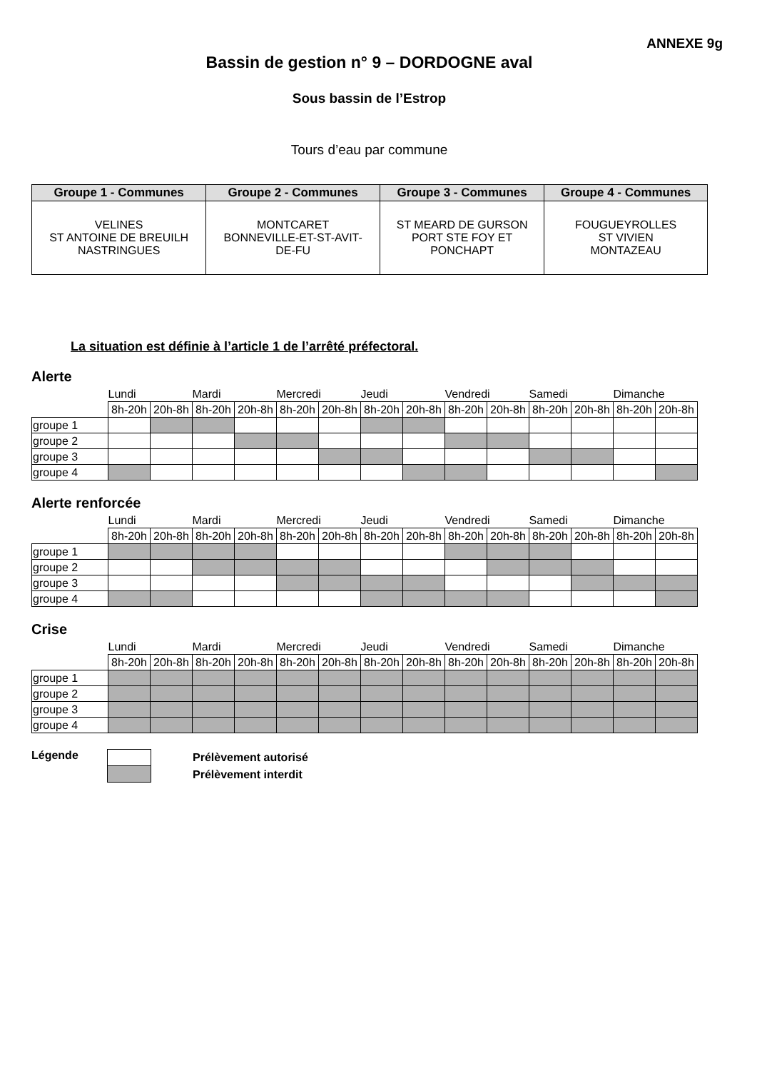ANNEXE 9g
Bassin de gestion n° 9 – DORDOGNE aval
Sous bassin de l’Estrop
Tours d’eau par commune
| Groupe 1 - Communes | Groupe 2 - Communes | Groupe 3 - Communes | Groupe 4 - Communes |
| --- | --- | --- | --- |
| VELINES ST ANTOINE DE BREUILH NASTRINGUES | MONTCARET BONNEVILLE-ET-ST-AVIT- DE-FU | ST MEARD DE GURSON PORT STE FOY ET PONCHAPT | FOUGUEYROLLES ST VIVIEN MONTAZEAU |
La situation est définie à l’article 1 de l’arrêté préfectoral.
Alerte
| | Lundi | | Mardi | | Mercredi | | Jeudi | | Vendredi | | Samedi | | Dimanche | |
| | 8h-20h | 20h-8h | 8h-20h | 20h-8h | 8h-20h | 20h-8h | 8h-20h | 20h-8h | 8h-20h | 20h-8h | 8h-20h | 20h-8h | 8h-20h | 20h-8h |
| groupe 1 | | | | | | | | | | | | | | |
| groupe 2 | | | | | | | | | | | | | | |
| groupe 3 | | | | | | | | | | | | | | |
| groupe 4 | | | | | | | | | | | | | | |
Alerte renforcée
| | Lundi | | Mardi | | Mercredi | | Jeudi | | Vendredi | | Samedi | | Dimanche | |
| | 8h-20h | 20h-8h | 8h-20h | 20h-8h | 8h-20h | 20h-8h | 8h-20h | 20h-8h | 8h-20h | 20h-8h | 8h-20h | 20h-8h | 8h-20h | 20h-8h |
| groupe 1 | | | | | | | | | | | | | | |
| groupe 2 | | | | | | | | | | | | | | |
| groupe 3 | | | | | | | | | | | | | | |
| groupe 4 | | | | | | | | | | | | | | |
Crise
| | Lundi | | Mardi | | Mercredi | | Jeudi | | Vendredi | | Samedi | | Dimanche | |
| | 8h-20h | 20h-8h | 8h-20h | 20h-8h | 8h-20h | 20h-8h | 8h-20h | 20h-8h | 8h-20h | 20h-8h | 8h-20h | 20h-8h | 8h-20h | 20h-8h |
| groupe 1 | | | | | | | | | | | | | | |
| groupe 2 | | | | | | | | | | | | | | |
| groupe 3 | | | | | | | | | | | | | | |
| groupe 4 | | | | | | | | | | | | | | |
Légende
Prélèvement autorisé
Prélèvement interdit